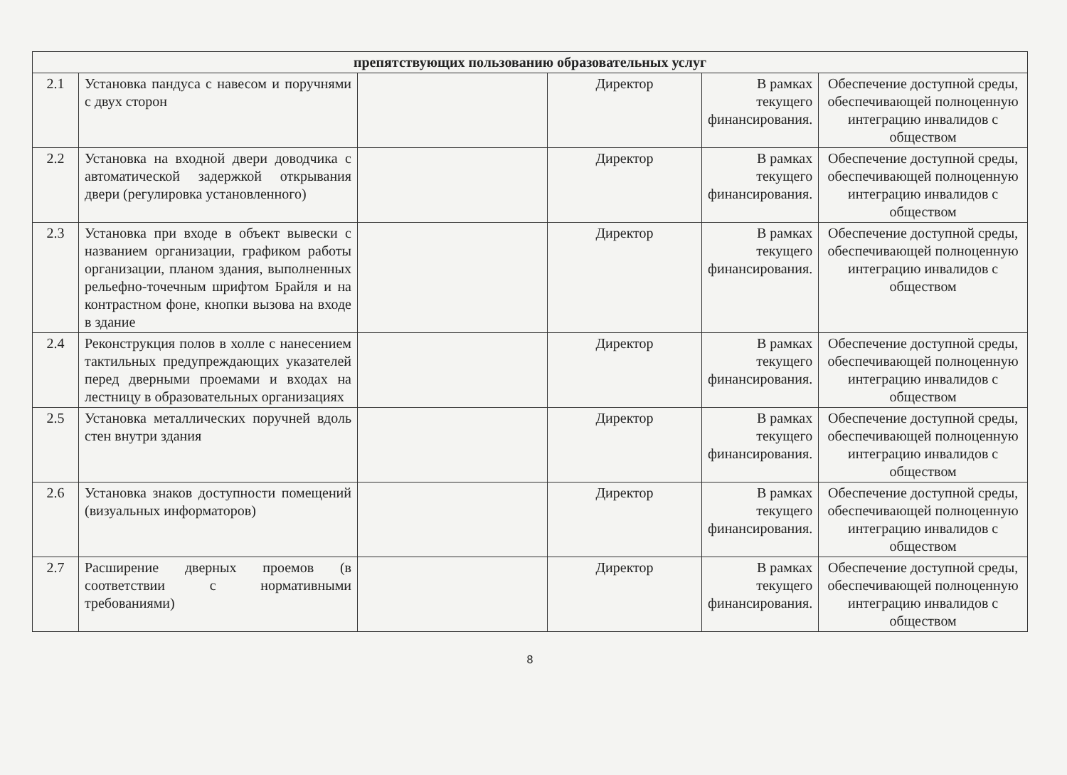| препятствующих пользованию образовательных услуг | | | | | |
| --- | --- | --- | --- | --- | --- |
| 2.1 | Установка пандуса с навесом и поручнями с двух сторон | | Директор | В рамках текущего финансирования. | Обеспечение доступной среды, обеспечивающей полноценную интеграцию инвалидов с обществом |
| 2.2 | Установка на входной двери доводчика с автоматической задержкой открывания двери (регулировка установленного) | | Директор | В рамках текущего финансирования. | Обеспечение доступной среды, обеспечивающей полноценную интеграцию инвалидов с обществом |
| 2.3 | Установка при входе в объект вывески с названием организации, графиком работы организации, планом здания, выполненных рельефно-точечным шрифтом Брайля и на контрастном фоне, кнопки вызова на входе в здание | | Директор | В рамках текущего финансирования. | Обеспечение доступной среды, обеспечивающей полноценную интеграцию инвалидов с обществом |
| 2.4 | Реконструкция полов в холле с нанесением тактильных предупреждающих указателей перед дверными проемами и входах на лестницу в образовательных организациях | | Директор | В рамках текущего финансирования. | Обеспечение доступной среды, обеспечивающей полноценную интеграцию инвалидов с обществом |
| 2.5 | Установка металлических поручней вдоль стен внутри здания | | Директор | В рамках текущего финансирования. | Обеспечение доступной среды, обеспечивающей полноценную интеграцию инвалидов с обществом |
| 2.6 | Установка знаков доступности помещений (визуальных информаторов) | | Директор | В рамках текущего финансирования. | Обеспечение доступной среды, обеспечивающей полноценную интеграцию инвалидов с обществом |
| 2.7 | Расширение дверных проемов (в соответствии с нормативными требованиями) | | Директор | В рамках текущего финансирования. | Обеспечение доступной среды, обеспечивающей полноценную интеграцию инвалидов с обществом |
8